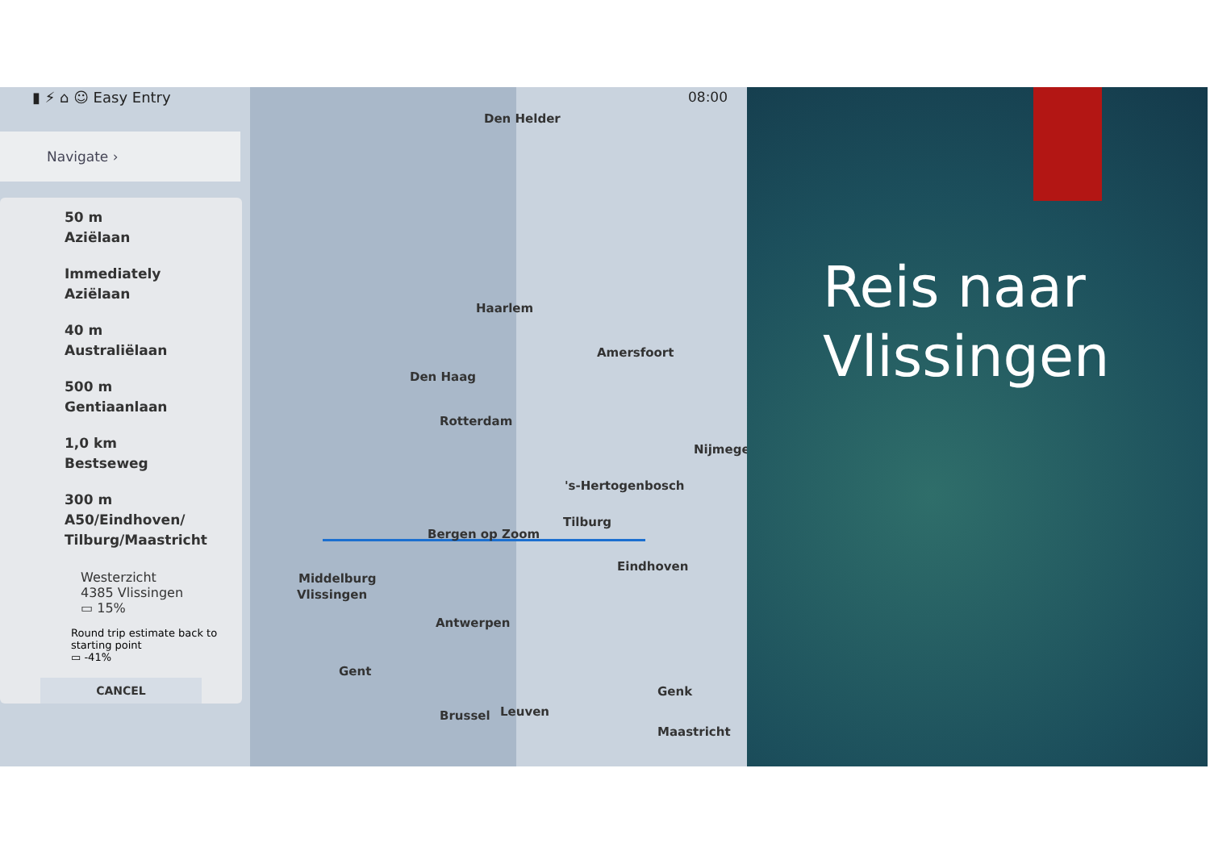▮ ⚡ ⌂ ☺ Easy Entry 08:00
Navigate ›
50 m
Aziëlaan
Immediately
Aziëlaan
40 m
Australiëlaan
500 m
Gentiaanlaan
1,0 km
Bestseweg
300 m
A50/Eindhoven/
Tilburg/Maastricht
Westerzicht
4385 Vlissingen
▭ 15%
Round trip estimate back to starting point
▭ -41%
CANCEL
Den Helder
Haarlem
Amersfoort
Den Haag
Rotterdam
Nijmegen
's-Hertogenbosch
Tilburg
Bergen op Zoom
Eindhoven
Middelburg
Vlissingen
Antwerpen
Gent
Genk
Brussel Leuven
Maastricht
Reis naar
Vlissingen